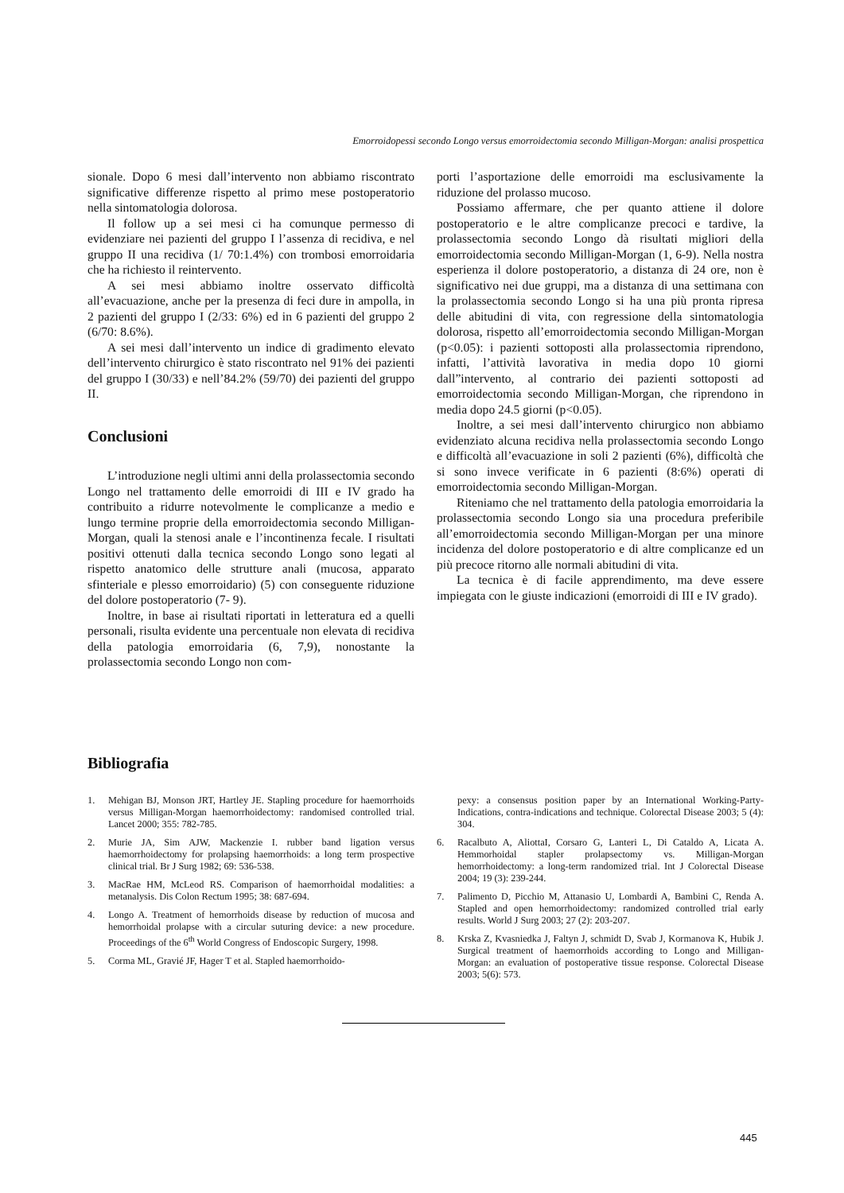Emorroidopessi secondo Longo versus emorroidectomia secondo Milligan-Morgan: analisi prospettica
sionale. Dopo 6 mesi dall’intervento non abbiamo riscontrato significative differenze rispetto al primo mese postoperatorio nella sintomatologia dolorosa.
Il follow up a sei mesi ci ha comunque permesso di evidenziare nei pazienti del gruppo I l’assenza di recidiva, e nel gruppo II una recidiva (1/ 70:1.4%) con trombosi emorroidaria che ha richiesto il reintervento.
A sei mesi abbiamo inoltre osservato difficoltà all’evacuazione, anche per la presenza di feci dure in ampolla, in 2 pazienti del gruppo I (2/33: 6%) ed in 6 pazienti del gruppo 2 (6/70: 8.6%).
A sei mesi dall’intervento un indice di gradimento elevato dell’intervento chirurgico è stato riscontrato nel 91% dei pazienti del gruppo I (30/33) e nell’84.2% (59/70) dei pazienti del gruppo II.
Conclusioni
L’introduzione negli ultimi anni della prolassectomia secondo Longo nel trattamento delle emorroidi di III e IV grado ha contribuito a ridurre notevolmente le complicanze a medio e lungo termine proprie della emorroidectomia secondo Milligan-Morgan, quali la stenosi anale e l’incontinenza fecale. I risultati positivi ottenuti dalla tecnica secondo Longo sono legati al rispetto anatomico delle strutture anali (mucosa, apparato sfinteriale e plesso emorroidario) (5) con conseguente riduzione del dolore postoperatorio (7- 9).
Inoltre, in base ai risultati riportati in letteratura ed a quelli personali, risulta evidente una percentuale non elevata di recidiva della patologia emorroidaria (6, 7,9), nonostante la prolassectomia secondo Longo non com-
porti l’asportazione delle emorroidi ma esclusivamente la riduzione del prolasso mucoso.
Possiamo affermare, che per quanto attiene il dolore postoperatorio e le altre complicanze precoci e tardive, la prolassectomia secondo Longo dà risultati migliori della emorroidectomia secondo Milligan-Morgan (1, 6-9). Nella nostra esperienza il dolore postoperatorio, a distanza di 24 ore, non è significativo nei due gruppi, ma a distanza di una settimana con la prolassectomia secondo Longo si ha una più pronta ripresa delle abitudini di vita, con regressione della sintomatologia dolorosa, rispetto all’emorroidectomia secondo Milligan-Morgan (p<0.05): i pazienti sottoposti alla prolassectomia riprendono, infatti, l’attività lavorativa in media dopo 10 giorni dall”intervento, al contrario dei pazienti sottoposti ad emorroidectomia secondo Milligan-Morgan, che riprendono in media dopo 24.5 giorni (p<0.05).
Inoltre, a sei mesi dall’intervento chirurgico non abbiamo evidenziato alcuna recidiva nella prolassectomia secondo Longo e difficoltà all’evacuazione in soli 2 pazienti (6%), difficoltà che si sono invece verificate in 6 pazienti (8:6%) operati di emorroidectomia secondo Milligan-Morgan.
Riteniamo che nel trattamento della patologia emorroidaria la prolassectomia secondo Longo sia una procedura preferibile all’emorroidectomia secondo Milligan-Morgan per una minore incidenza del dolore postoperatorio e di altre complicanze ed un più precoce ritorno alle normali abitudini di vita.
La tecnica è di facile apprendimento, ma deve essere impiegata con le giuste indicazioni (emorroidi di III e IV grado).
Bibliografia
1. Mehigan BJ, Monson JRT, Hartley JE. Stapling procedure for haemorrhoids versus Milligan-Morgan haemorrhoidectomy: randomised controlled trial. Lancet 2000; 355: 782-785.
2. Murie JA, Sim AJW, Mackenzie I. rubber band ligation versus haemorrhoidectomy for prolapsing haemorrhoids: a long term prospective clinical trial. Br J Surg 1982; 69: 536-538.
3. MacRae HM, McLeod RS. Comparison of haemorrhoidal modalities: a metanalysis. Dis Colon Rectum 1995; 38: 687-694.
4. Longo A. Treatment of hemorrhoids disease by reduction of mucosa and hemorrhoidal prolapse with a circular suturing device: a new procedure. Proceedings of the 6<sup>th</sup> World Congress of Endoscopic Surgery, 1998.
5. Corma ML, Gravié JF, Hager T et al. Stapled haemorrhoido-
pexy: a consensus position paper by an International Working-Party-Indications, contra-indications and technique. Colorectal Disease 2003; 5 (4): 304.
6. Racalbuto A, AliottaI, Corsaro G, Lanteri L, Di Cataldo A, Licata A. Hemmorhoidal stapler prolapsectomy vs. Milligan-Morgan hemorrhoidectomy: a long-term randomized trial. Int J Colorectal Disease 2004; 19 (3): 239-244.
7. Palimento D, Picchio M, Attanasio U, Lombardi A, Bambini C, Renda A. Stapled and open hemorrhoidectomy: randomized controlled trial early results. World J Surg 2003; 27 (2): 203-207.
8. Krska Z, Kvasniedka J, Faltyn J, schmidt D, Svab J, Kormanova K, Hubik J. Surgical treatment of haemorrhoids according to Longo and Milligan-Morgan: an evaluation of postoperative tissue response. Colorectal Disease 2003; 5(6): 573.
445